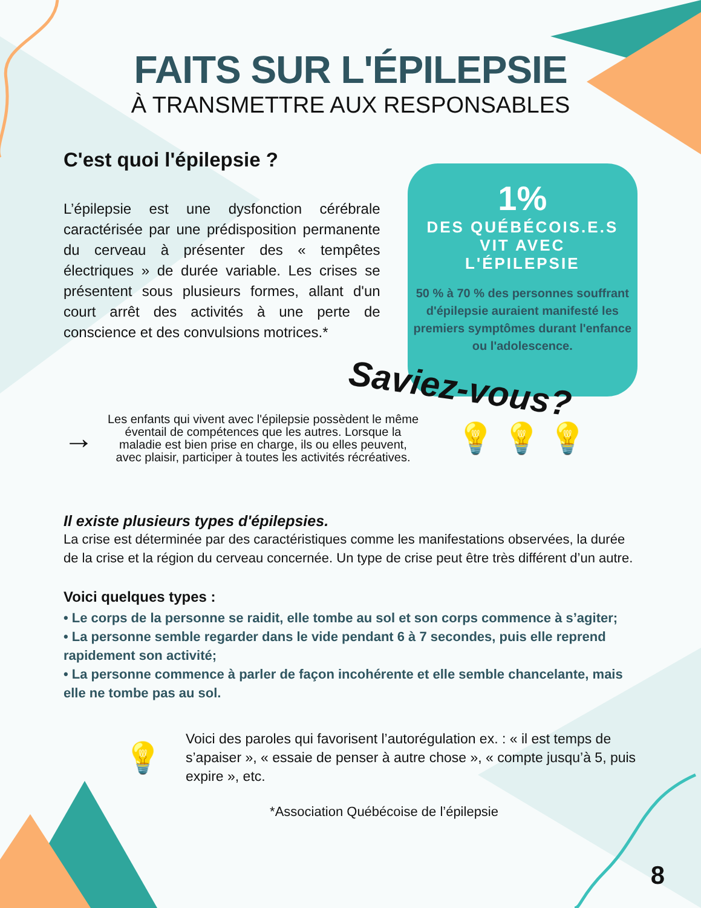FAITS SUR L'ÉPILEPSIE
À TRANSMETTRE AUX RESPONSABLES
C'est quoi l'épilepsie ?
L’épilepsie est une dysfonction cérébrale caractérisée par une prédisposition permanente du cerveau à présenter des « tempêtes électriques » de durée variable. Les crises se présentent sous plusieurs formes, allant d'un court arrêt des activités à une perte de conscience et des convulsions motrices.*
1%
DES QUÉBÉCOIS.E.S
VIT AVEC
L'ÉPILEPSIE
50 % à 70 % des personnes souffrant d'épilepsie auraient manifesté les premiers symptômes durant l'enfance ou l'adolescence.
Saviez-vous?
→
Les enfants qui vivent avec l'épilepsie possèdent le même éventail de compétences que les autres. Lorsque la maladie est bien prise en charge, ils ou elles peuvent, avec plaisir, participer à toutes les activités récréatives.
💡 💡 💡
Il existe plusieurs types d'épilepsies.
La crise est déterminée par des caractéristiques comme les manifestations observées, la durée de la crise et la région du cerveau concernée. Un type de crise peut être très différent d’un autre.
Voici quelques types :
• Le corps de la personne se raidit, elle tombe au sol et son corps commence à s’agiter;
• La personne semble regarder dans le vide pendant 6 à 7 secondes, puis elle reprend rapidement son activité;
• La personne commence à parler de façon incohérente et elle semble chancelante, mais elle ne tombe pas au sol.
💡
Voici des paroles qui favorisent l’autorégulation ex. : « il est temps de s’apaiser », « essaie de penser à autre chose », « compte jusqu’à 5, puis expire », etc.
*Association Québécoise de l’épilepsie
8